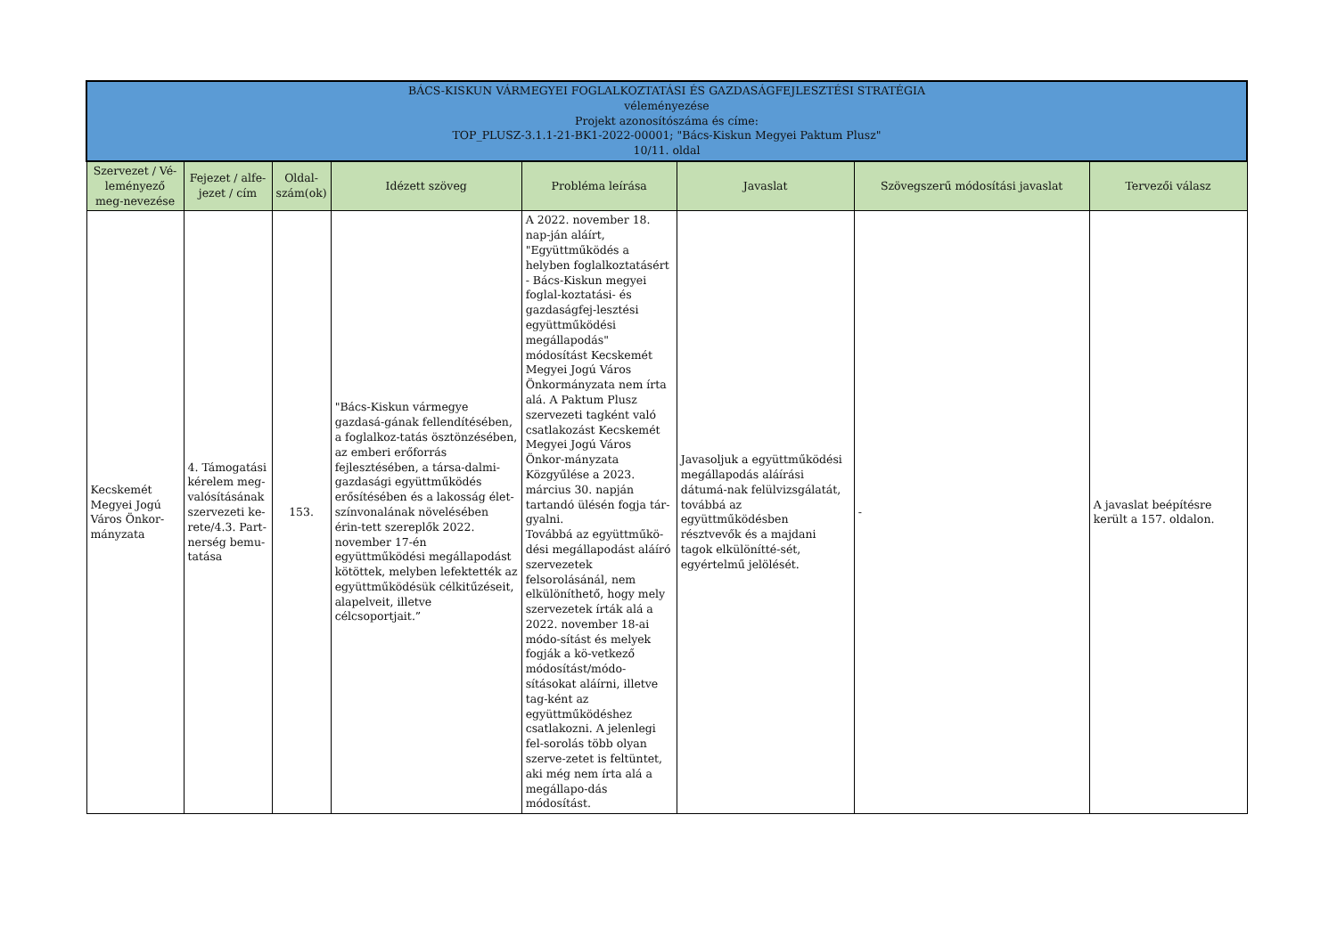| BÁCS-KISKUN VÁRMEGYEI FOGLALKOZTATÁSI ÉS GAZDASÁGFEJLESZTÉSI STRATÉGIA véleményezése Projekt azonosítószáma és címe: TOP_PLUSZ-3.1.1-21-BK1-2022-00001; "Bács-Kiskun Megyei Paktum Plusz" 10/11. oldal | | | | | | | |
| Szervezet / Vé-leményező meg-nevezése | Fejezet / alfe-jezet / cím | Oldal-szám(ok) | Idézett szöveg | Probléma leírása | Javaslat | Szövegszerű módosítási javaslat | Tervezői válasz |
| Kecskemét Megyei Jogú Város Önkor-mányzata | 4. Támogatási kérelem meg-valósításának szervezeti ke-rete/4.3. Part-nerség bemu-tatása | 153. | "Bács-Kiskun vármegye gazdasá-gának fellendítésében, a foglalkoz-tatás ösztönzésében, az emberi erőforrás fejlesztésében, a társa-dalmi-gazdasági együttműködés erősítésében és a lakosság élet-színvonalának növelésében érin-tett szereplők 2022. november 17-én együttműködési megállapodást kötöttek, melyben lefektették az együttműködésük célkitűzéseit, alapelveit, illetve célcsoportjait.” | A 2022. november 18. nap-ján aláírt, "Együttműködés a helyben foglalkoztatásért - Bács-Kiskun megyei foglal-koztatási- és gazdaságfej-lesztési együttműködési megállapodás" módosítást Kecskemét Megyei Jogú Város Önkormányzata nem írta alá. A Paktum Plusz szervezeti tagként való csatlakozást Kecskemét Megyei Jogú Város Önkor-mányzata Közgyűlése a 2023. március 30. napján tartandó ülésén fogja tár-gyalni. Továbbá az együttműkö-dési megállapodást aláíró szervezetek felsorolásánál, nem elkülöníthető, hogy mely szervezetek írták alá a 2022. november 18-ai módo-sítást és melyek fogják a kö-vetkező módosítást/módo-sításokat aláírni, illetve tag-ként az együttműködéshez csatlakozni. A jelenlegi fel-sorolás több olyan szerve-zetet is feltüntet, aki még nem írta alá a megállapo-dás módosítást. | Javasoljuk a együttműködési megállapodás aláírási dátumá-nak felülvizsgálatát, továbbá az együttműködésben résztvevők és a majdani tagok elkülönítté-sét, egyértelmű jelölését. | - | A javaslat beépítésre került a 157. oldalon. |